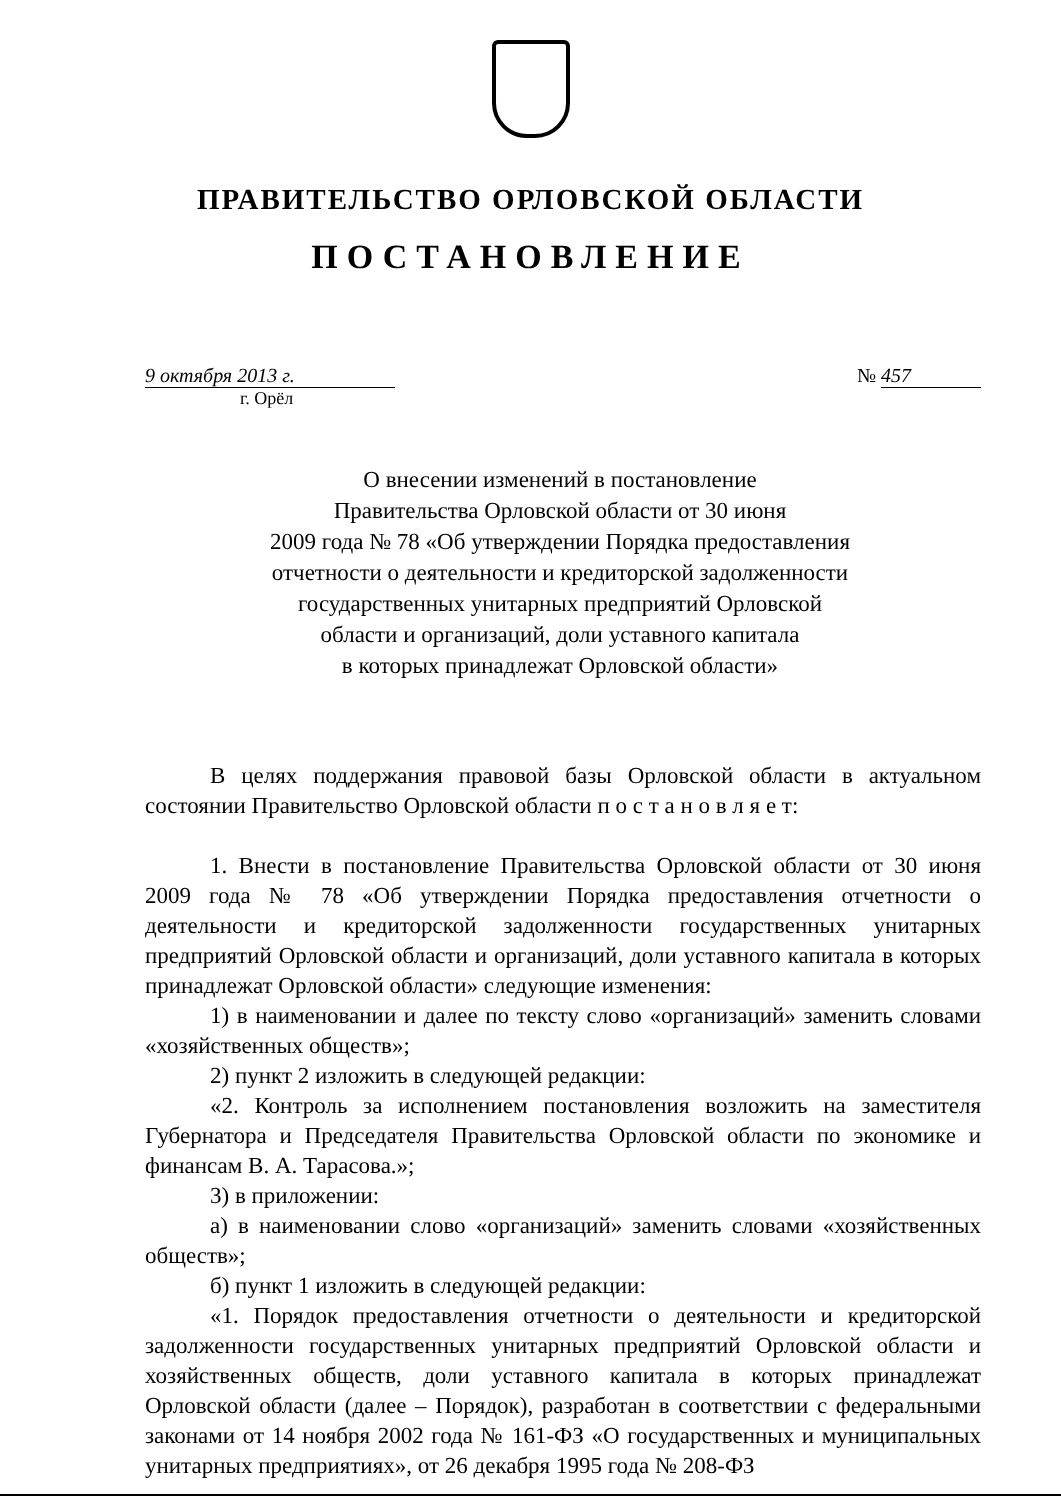ПРАВИТЕЛЬСТВО ОРЛОВСКОЙ ОБЛАСТИ
ПОСТАНОВЛЕНИЕ
9 октября 2013 г. № 457
г. Орёл
О внесении изменений в постановление
Правительства Орловской области от 30 июня
2009 года № 78 «Об утверждении Порядка предоставления
отчетности о деятельности и кредиторской задолженности
государственных унитарных предприятий Орловской
области и организаций, доли уставного капитала
в которых принадлежат Орловской области»
В целях поддержания правовой базы Орловской области в актуальном состоянии Правительство Орловской области п о с т а н о в л я е т:
1. Внести в постановление Правительства Орловской области от 30 июня 2009 года № 78 «Об утверждении Порядка предоставления отчетности о деятельности и кредиторской задолженности государственных унитарных предприятий Орловской области и организаций, доли уставного капитала в которых принадлежат Орловской области» следующие изменения:
1) в наименовании и далее по тексту слово «организаций» заменить словами «хозяйственных обществ»;
2) пункт 2 изложить в следующей редакции:
«2. Контроль за исполнением постановления возложить на заместителя Губернатора и Председателя Правительства Орловской области по экономике и финансам В. А. Тарасова.»;
3) в приложении:
а) в наименовании слово «организаций» заменить словами «хозяйственных обществ»;
б) пункт 1 изложить в следующей редакции:
«1. Порядок предоставления отчетности о деятельности и кредиторской задолженности государственных унитарных предприятий Орловской области и хозяйственных обществ, доли уставного капитала в которых принадлежат Орловской области (далее – Порядок), разработан в соответствии с федеральными законами от 14 ноября 2002 года № 161-ФЗ «О государственных и муниципальных унитарных предприятиях», от 26 декабря 1995 года № 208-ФЗ